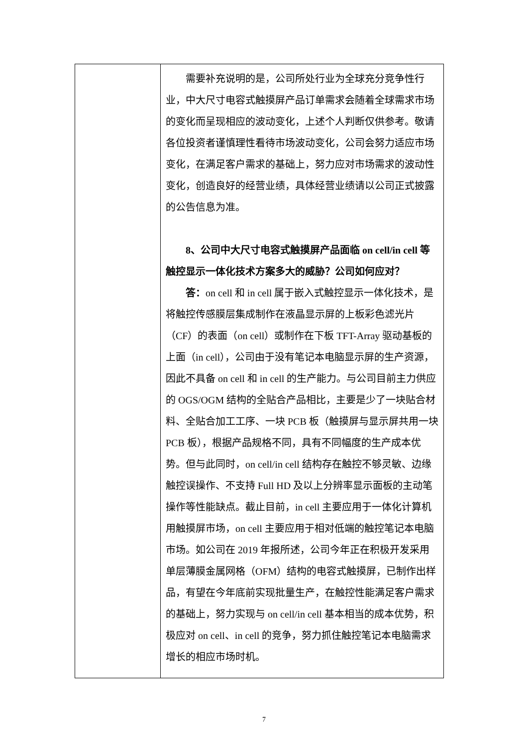| | 需要补充说明的是，公司所处行业为全球充分竞争性行业，中大尺寸电容式触摸屏产品订单需求会随着全球需求市场的变化而呈现相应的波动变化，上述个人判断仅供参考。敬请各位投资者谨慎理性看待市场波动变化，公司会努力适应市场变化，在满足客户需求的基础上，努力应对市场需求的波动性变化，创造良好的经营业绩，具体经营业绩请以公司正式披露的公告信息为准。 8、公司中大尺寸电容式触摸屏产品面临 on cell/in cell 等触控显示一体化技术方案多大的威胁？公司如何应对？ 答： on cell 和 in cell 属于嵌入式触控显示一体化技术，是将触控传感膜层集成制作在液晶显示屏的上板彩色滤光片（CF）的表面（on cell）或制作在下板 TFT-Array 驱动基板的上面（in cell），公司由于没有笔记本电脑显示屏的生产资源，因此不具备 on cell 和 in cell 的生产能力。与公司目前主力供应的 OGS/OGM 结构的全贴合产品相比，主要是少了一块贴合材料、全贴合加工工序、一块 PCB 板（触摸屏与显示屏共用一块 PCB 板），根据产品规格不同，具有不同幅度的生产成本优势。但与此同时，on cell/in cell 结构存在触控不够灵敏、边缘触控误操作、不支持 Full HD 及以上分辨率显示面板的主动笔操作等性能缺点。截止目前，in cell 主要应用于一体化计算机用触摸屏市场，on cell 主要应用于相对低端的触控笔记本电脑市场。如公司在 2019 年报所述，公司今年正在积极开发采用单层薄膜金属网格（OFM）结构的电容式触摸屏，已制作出样品，有望在今年底前实现批量生产，在触控性能满足客户需求的基础上，努力实现与 on cell/in cell 基本相当的成本优势，积极应对 on cell、in cell 的竞争，努力抓住触控笔记本电脑需求增长的相应市场时机。 |
7